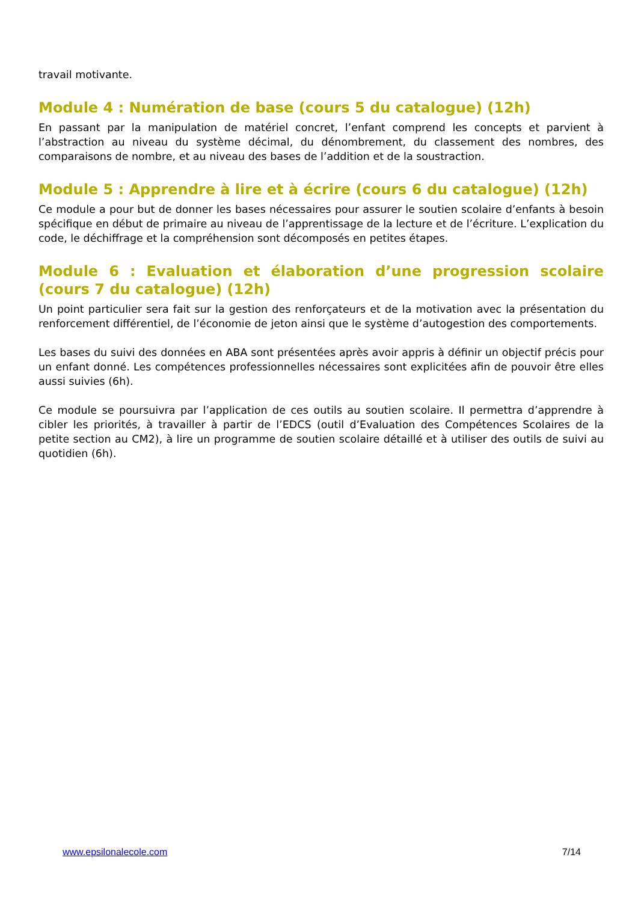travail motivante.
Module 4 : Numération de base (cours 5 du catalogue) (12h)
En passant par la manipulation de matériel concret, l’enfant comprend les concepts et parvient à l’abstraction au niveau du système décimal, du dénombrement, du classement des nombres, des comparaisons de nombre, et au niveau des bases de l’addition et de la soustraction.
Module 5 : Apprendre à lire et à écrire (cours 6 du catalogue) (12h)
Ce module a pour but de donner les bases nécessaires pour assurer le soutien scolaire d’enfants à besoin spécifique en début de primaire au niveau de l’apprentissage de la lecture et de l’écriture. L’explication du code, le déchiffrage et la compréhension sont décomposés en petites étapes.
Module 6 : Evaluation et élaboration d’une progression scolaire (cours 7 du catalogue) (12h)
Un point particulier sera fait sur la gestion des renforçateurs et de la motivation avec la présentation du renforcement différentiel, de l’économie de jeton ainsi que le système d’autogestion des comportements.
Les bases du suivi des données en ABA sont présentées après avoir appris à définir un objectif précis pour un enfant donné. Les compétences professionnelles nécessaires sont explicitées afin de pouvoir être elles aussi suivies (6h).
Ce module se poursuivra par l’application de ces outils au soutien scolaire. Il permettra d’apprendre à cibler les priorités, à travailler à partir de l’EDCS (outil d’Evaluation des Compétences Scolaires de la petite section au CM2), à lire un programme de soutien scolaire détaillé et à utiliser des outils de suivi au quotidien (6h).
www.epsilonalecole.com 7/14